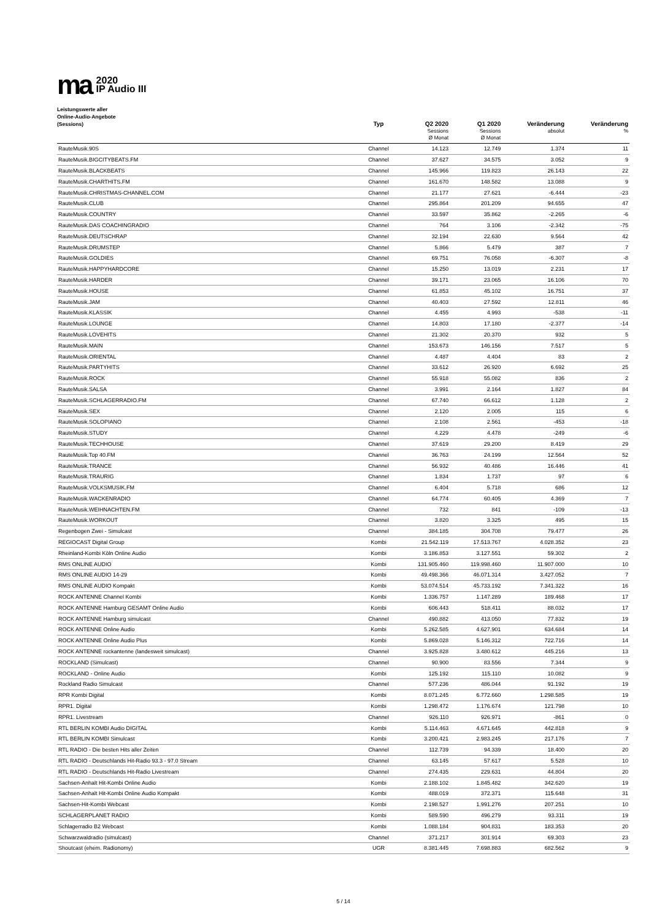ma
2020
IP Audio III
Leistungswerte aller
Online-Audio-Angebote
(Sessions)
| | Typ | Q2 2020 Sessions Ø Monat | Q1 2020 Sessions Ø Monat | Veränderung absolut | Veränderung % |
| --- | --- | --- | --- | --- | --- |
| RauteMusik.90S | Channel | 14.123 | 12.749 | 1.374 | 11 |
| RauteMusik.BIGCITYBEATS.FM | Channel | 37.627 | 34.575 | 3.052 | 9 |
| RauteMusik.BLACKBEATS | Channel | 145.966 | 119.823 | 26.143 | 22 |
| RauteMusik.CHARTHITS.FM | Channel | 161.670 | 148.582 | 13.088 | 9 |
| RauteMusik.CHRISTMAS-CHANNEL.COM | Channel | 21.177 | 27.621 | -6.444 | -23 |
| RauteMusik.CLUB | Channel | 295.864 | 201.209 | 94.655 | 47 |
| RauteMusik.COUNTRY | Channel | 33.597 | 35.862 | -2.265 | -6 |
| RauteMusik.DAS COACHINGRADIO | Channel | 764 | 3.106 | -2.342 | -75 |
| RauteMusik.DEUTSCHRAP | Channel | 32.194 | 22.630 | 9.564 | 42 |
| RauteMusik.DRUMSTEP | Channel | 5.866 | 5.479 | 387 | 7 |
| RauteMusik.GOLDIES | Channel | 69.751 | 76.058 | -6.307 | -8 |
| RauteMusik.HAPPYHARDCORE | Channel | 15.250 | 13.019 | 2.231 | 17 |
| RauteMusik.HARDER | Channel | 39.171 | 23.065 | 16.106 | 70 |
| RauteMusik.HOUSE | Channel | 61.853 | 45.102 | 16.751 | 37 |
| RauteMusik.JAM | Channel | 40.403 | 27.592 | 12.811 | 46 |
| RauteMusik.KLASSIK | Channel | 4.455 | 4.993 | -538 | -11 |
| RauteMusik.LOUNGE | Channel | 14.803 | 17.180 | -2.377 | -14 |
| RauteMusik.LOVEHITS | Channel | 21.302 | 20.370 | 932 | 5 |
| RauteMusik.MAIN | Channel | 153.673 | 146.156 | 7.517 | 5 |
| RauteMusik.ORIENTAL | Channel | 4.487 | 4.404 | 83 | 2 |
| RauteMusik.PARTYHITS | Channel | 33.612 | 26.920 | 6.692 | 25 |
| RauteMusik.ROCK | Channel | 55.918 | 55.082 | 836 | 2 |
| RauteMusik.SALSA | Channel | 3.991 | 2.164 | 1.827 | 84 |
| RauteMusik.SCHLAGERRADIO.FM | Channel | 67.740 | 66.612 | 1.128 | 2 |
| RauteMusik.SEX | Channel | 2.120 | 2.005 | 115 | 6 |
| RauteMusik.SOLOPIANO | Channel | 2.108 | 2.561 | -453 | -18 |
| RauteMusik.STUDY | Channel | 4.229 | 4.478 | -249 | -6 |
| RauteMusik.TECHHOUSE | Channel | 37.619 | 29.200 | 8.419 | 29 |
| RauteMusik.Top 40.FM | Channel | 36.763 | 24.199 | 12.564 | 52 |
| RauteMusik.TRANCE | Channel | 56.932 | 40.486 | 16.446 | 41 |
| RauteMusik.TRAURIG | Channel | 1.834 | 1.737 | 97 | 6 |
| RauteMusik.VOLKSMUSIK.FM | Channel | 6.404 | 5.718 | 686 | 12 |
| RauteMusik.WACKENRADIO | Channel | 64.774 | 60.405 | 4.369 | 7 |
| RauteMusik.WEIHNACHTEN.FM | Channel | 732 | 841 | -109 | -13 |
| RauteMusik.WORKOUT | Channel | 3.820 | 3.325 | 495 | 15 |
| Regenbogen Zwei - Simulcast | Channel | 384.185 | 304.708 | 79.477 | 26 |
| REGIOCAST Digital Group | Kombi | 21.542.119 | 17.513.767 | 4.028.352 | 23 |
| Rheinland-Kombi Köln Online Audio | Kombi | 3.186.853 | 3.127.551 | 59.302 | 2 |
| RMS ONLINE AUDIO | Kombi | 131.905.460 | 119.998.460 | 11.907.000 | 10 |
| RMS ONLINE AUDIO 14-29 | Kombi | 49.498.366 | 46.071.314 | 3.427.052 | 7 |
| RMS ONLINE AUDIO Kompakt | Kombi | 53.074.514 | 45.733.192 | 7.341.322 | 16 |
| ROCK ANTENNE Channel Kombi | Kombi | 1.336.757 | 1.147.289 | 189.468 | 17 |
| ROCK ANTENNE Hamburg GESAMT Online Audio | Kombi | 606.443 | 518.411 | 88.032 | 17 |
| ROCK ANTENNE Hamburg simulcast | Channel | 490.882 | 413.050 | 77.832 | 19 |
| ROCK ANTENNE Online Audio | Kombi | 5.262.585 | 4.627.901 | 634.684 | 14 |
| ROCK ANTENNE Online Audio Plus | Kombi | 5.869.028 | 5.146.312 | 722.716 | 14 |
| ROCK ANTENNE rockantenne (landesweit simulcast) | Channel | 3.925.828 | 3.480.612 | 445.216 | 13 |
| ROCKLAND (Simulcast) | Channel | 90.900 | 83.556 | 7.344 | 9 |
| ROCKLAND - Online Audio | Kombi | 125.192 | 115.110 | 10.082 | 9 |
| Rockland Radio Simulcast | Channel | 577.236 | 486.044 | 91.192 | 19 |
| RPR Kombi Digital | Kombi | 8.071.245 | 6.772.660 | 1.298.585 | 19 |
| RPR1. Digital | Kombi | 1.298.472 | 1.176.674 | 121.798 | 10 |
| RPR1. Livestream | Channel | 926.110 | 926.971 | -861 | 0 |
| RTL BERLIN KOMBI Audio DIGITAL | Kombi | 5.114.463 | 4.671.645 | 442.818 | 9 |
| RTL BERLIN KOMBI Simulcast | Kombi | 3.200.421 | 2.983.245 | 217.176 | 7 |
| RTL RADIO - Die besten Hits aller Zeiten | Channel | 112.739 | 94.339 | 18.400 | 20 |
| RTL RADIO - Deutschlands Hit-Radio 93.3 - 97.0 Stream | Channel | 63.145 | 57.617 | 5.528 | 10 |
| RTL RADIO - Deutschlands Hit-Radio Livestream | Channel | 274.435 | 229.631 | 44.804 | 20 |
| Sachsen-Anhalt Hit-Kombi Online Audio | Kombi | 2.188.102 | 1.845.482 | 342.620 | 19 |
| Sachsen-Anhalt Hit-Kombi Online Audio Kompakt | Kombi | 488.019 | 372.371 | 115.648 | 31 |
| Sachsen-Hit-Kombi Webcast | Kombi | 2.198.527 | 1.991.276 | 207.251 | 10 |
| SCHLAGERPLANET RADIO | Kombi | 589.590 | 496.279 | 93.311 | 19 |
| Schlagerradio B2 Webcast | Kombi | 1.088.184 | 904.831 | 183.353 | 20 |
| Schwarzwaldradio (simulcast) | Channel | 371.217 | 301.914 | 69.303 | 23 |
| Shoutcast (ehem. Radionomy) | UGR | 8.381.445 | 7.698.883 | 682.562 | 9 |
5 / 14